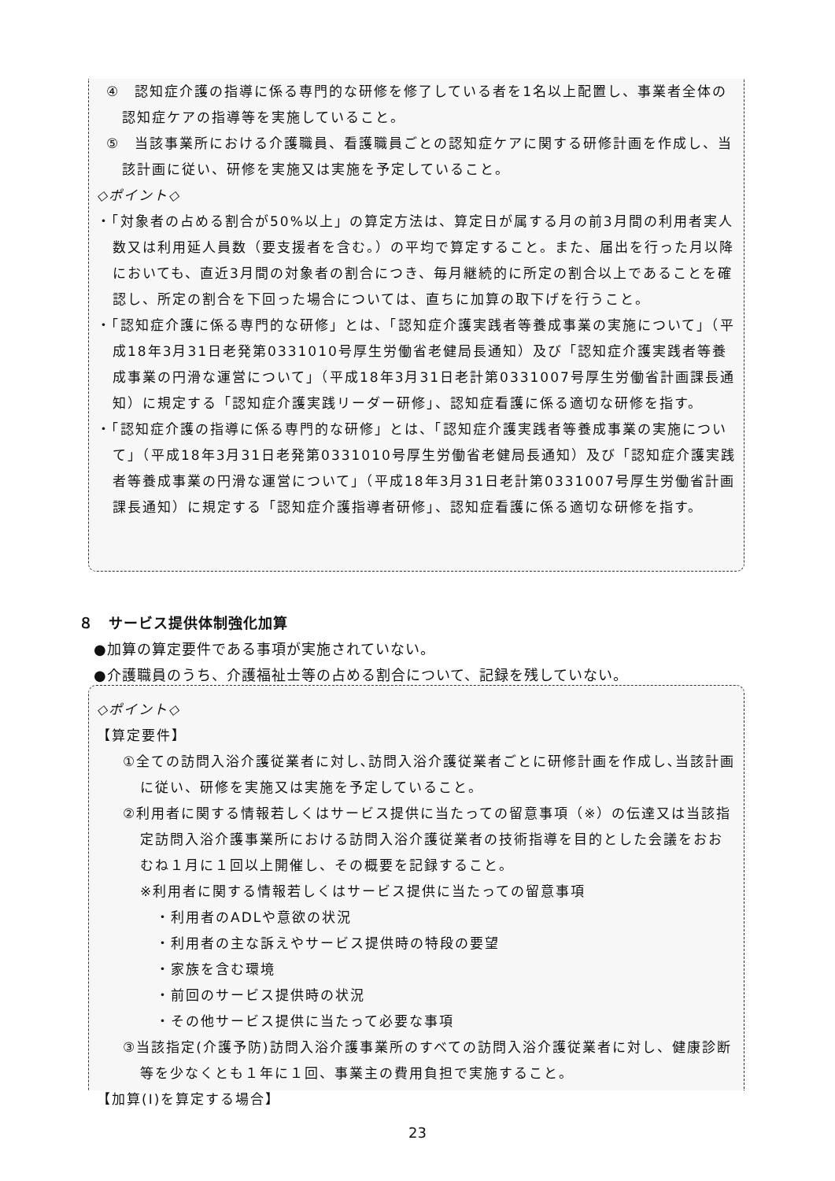④　認知症介護の指導に係る専門的な研修を修了している者を1名以上配置し、事業者全体の認知症ケアの指導等を実施していること。
⑤　当該事業所における介護職員、看護職員ごとの認知症ケアに関する研修計画を作成し、当該計画に従い、研修を実施又は実施を予定していること。
◇ポイント◇
・「対象者の占める割合が50%以上」の算定方法は、算定日が属する月の前3月間の利用者実人数又は利用延人員数（要支援者を含む。）の平均で算定すること。また、届出を行った月以降においても、直近3月間の対象者の割合につき、毎月継続的に所定の割合以上であることを確認し、所定の割合を下回った場合については、直ちに加算の取下げを行うこと。
・「認知症介護に係る専門的な研修」とは、「認知症介護実践者等養成事業の実施について」（平成18年3月31日老発第0331010号厚生労働省老健局長通知）及び「認知症介護実践者等養成事業の円滑な運営について」（平成18年3月31日老計第0331007号厚生労働省計画課長通知）に規定する「認知症介護実践リーダー研修」、認知症看護に係る適切な研修を指す。
・「認知症介護の指導に係る専門的な研修」とは、「認知症介護実践者等養成事業の実施について」（平成18年3月31日老発第0331010号厚生労働省老健局長通知）及び「認知症介護実践者等養成事業の円滑な運営について」（平成18年3月31日老計第0331007号厚生労働省計画課長通知）に規定する「認知症介護指導者研修」、認知症看護に係る適切な研修を指す。
８　サービス提供体制強化加算
　●加算の算定要件である事項が実施されていない。
　●介護職員のうち、介護福祉士等の占める割合について、記録を残していない。
◇ポイント◇
【算定要件】
①全ての訪問入浴介護従業者に対し､訪問入浴介護従業者ごとに研修計画を作成し､当該計画に従い、研修を実施又は実施を予定していること。
②利用者に関する情報若しくはサービス提供に当たっての留意事項（※）の伝達又は当該指定訪問入浴介護事業所における訪問入浴介護従業者の技術指導を目的とした会議をおおむね１月に１回以上開催し、その概要を記録すること。
※利用者に関する情報若しくはサービス提供に当たっての留意事項
・利用者のADLや意欲の状況
・利用者の主な訴えやサービス提供時の特段の要望
・家族を含む環境
・前回のサービス提供時の状況
・その他サービス提供に当たって必要な事項
③当該指定(介護予防)訪問入浴介護事業所のすべての訪問入浴介護従業者に対し、健康診断等を少なくとも１年に１回、事業主の費用負担で実施すること。
【加算(Ⅰ)を算定する場合】
23